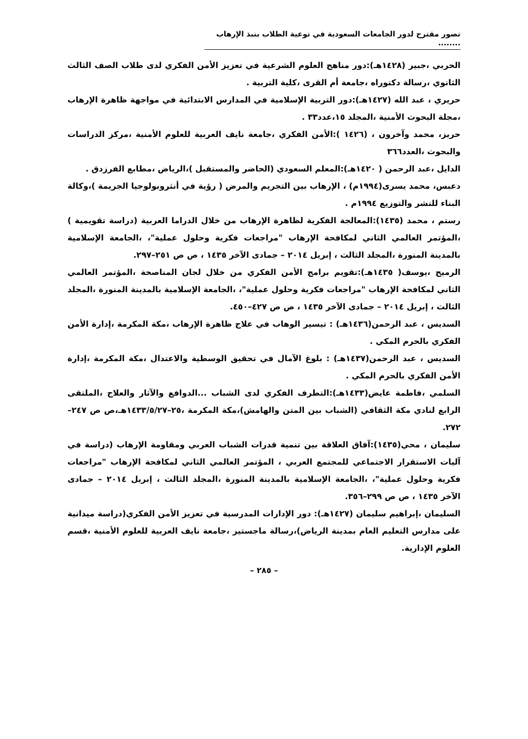تصور مقترح لدور الجامعات السعودية في توعية الطلاب بنبذ الإرهاب ........
الحربي ،جبير (١٤٢٨هـ):دور مناهج العلوم الشرعية في تعزيز الأمن الفكري لدى طلاب الصف الثالث الثانوي ،رسالة دكتوراه ،جامعة أم القرى ،كلية التربية .
حريري ، عبد الله (١٤٢٧هـ):دور التربية الإسلامية في المدارس الابتدائية في مواجهة ظاهرة الإرهاب ،مجلة البحوث الأمنية ،المجلد ١٥،عدد٣٣ .
حريز، محمد وآخرون ، (١٤٢٦ ):الأمن الفكري ،جامعة نايف العربية للعلوم الأمنية ،مركز الدراسات والبحوث ،العدد٣٦٦
الدايل ،عبد الرحمن ( ١٤٢٠هـ):المعلم السعودي (الحاضر والمستقبل )،الرياض ،مطابع الفرزدق .
دعبس، محمد يسرى(١٩٩٤م) ، الإرهاب بين التجريم والمرض ( رؤية في أنثروبولوجيا الجريمة )،وكالة البناء للنشر والتوزيع ١٩٩٤م .
رستم ، محمد (١٤٣٥):المعالجة الفكرية لظاهرة الإرهاب من خلال الدراما العربية (دراسة تقويمية ) ،المؤتمر العالمي الثاني لمكافحة الإرهاب "مراجعات فكرية وحلول عملية"، ،الجامعة الإسلامية بالمدينة المنورة ،المجلد الثالث ، إبريل ٢٠١٤ – جمادى الآخر ١٤٣٥ ، ص ص ٢٥١–٢٩٧.
الرميح ،يوسف( ١٤٣٥هـ):تقويم برامج الأمن الفكري من خلال لجان المناصحة ،المؤتمر العالمي الثاني لمكافحة الإرهاب "مراجعات فكرية وحلول عملية"، ،الجامعة الإسلامية بالمدينة المنورة ،المجلد الثالث ، إبريل ٢٠١٤ – جمادى الآخر ١٤٣٥ ، ص ص ٤٢٧–٤٥٠.
السديس ، عبد الرحمن(١٤٣٦هـ) : تيسير الوهاب في علاج ظاهرة الإرهاب ،مكة المكرمة ،إدارة الأمن الفكري بالحرم المكي .
السديس ، عبد الرحمن(١٤٣٧هـ) : بلوغ الآمال في تحقيق الوسطية والاعتدال ،مكة المكرمة ،إدارة الأمن الفكري بالحرم المكي .
السلمي ،فاطمة عايض(١٤٣٣هـ):التطرف الفكري لدى الشباب ...الدوافع والآثار والعلاج ،الملتقى الرابع لنادي مكة الثقافي (الشباب بين المتن والهامش)،مكة المكرمة ،٢٥–١٤٣٣/٥/٢٧هـ،ص ص ٢٤٧–٢٧٢.
سليمان ، محي(١٤٣٥):آفاق العلاقة بين تنمية قدرات الشباب العربي ومقاومة الإرهاب (دراسة في آليات الاستقرار الاجتماعي للمجتمع العربي ، المؤتمر العالمي الثاني لمكافحة الإرهاب "مراجعات فكرية وحلول عملية"، ،الجامعة الإسلامية بالمدينة المنورة ،المجلد الثالث ، إبريل ٢٠١٤ – جمادى الآخر ١٤٣٥ ، ص ص ٢٩٩–٣٥٦.
السليمان ،إبراهيم سليمان (١٤٢٧هـ): دور الإدارات المدرسية في تعزيز الأمن الفكري(دراسة ميدانية على مدارس التعليم العام بمدينة الرياض)،رسالة ماجستير ،جامعة نايف العربية للعلوم الأمنية ،قسم العلوم الإدارية.
– ٢٨٥ –